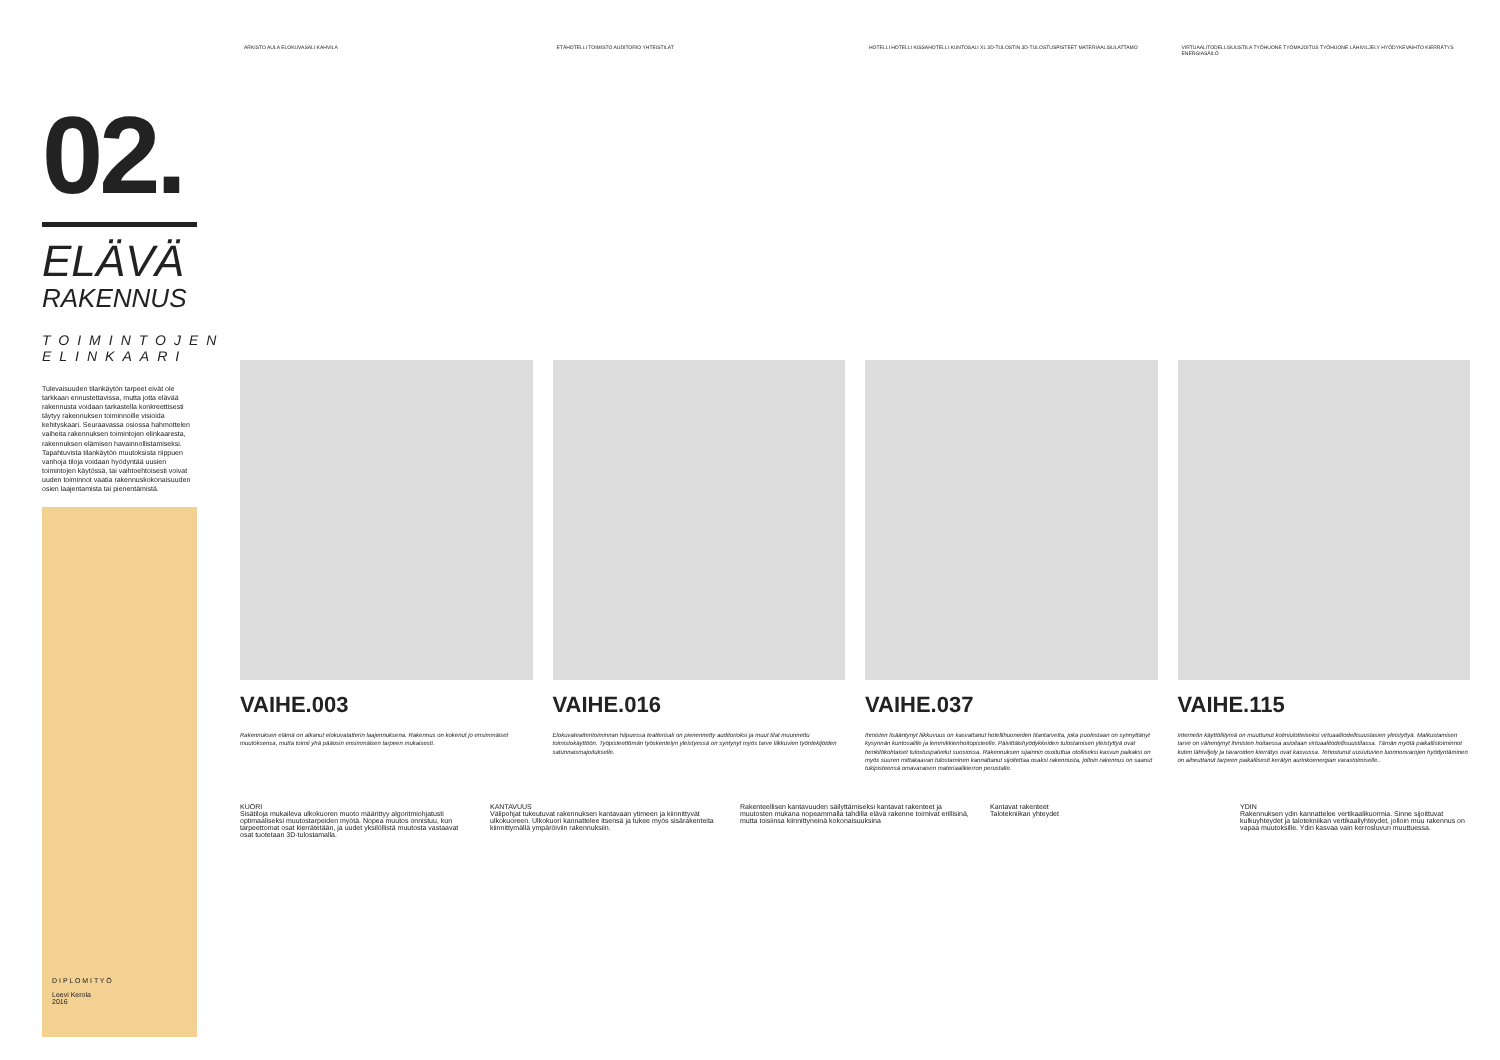02.
ELÄVÄ
RAKENNUS
TOIMINTOJEN ELINKAARI
Tulevaisuuden tilankäytön tarpeet eivät ole tarkkaan ennustettavissa, mutta jotta elävää rakennusta voidaan tarkastella konkreettisesti täytyy rakennuksen toiminnoille visioida kehityskaari. Seuraavassa osiossa hahmottelen vaiheita rakennuksen toimintojen elinkaaresta, rakennuksen elämisen havainnollistamiseksi. Tapahtuvista tilankäytön muutoksista riippuen vanhoja tiloja voidaan hyödyntää uusien toimintojen käytössä, tai vaihtoehtoisesti voivat uuden toiminnot vaatia rakennuskokonaisuuden osien laajentamista tai pienentämistä.
D I P L O M I T Y Ö
Leevi Kerola
2016
ARKISTO AULA ELOKUVASALI KAHVILA
ETÄHOTELLI TOIMISTO AUDITORIO YHTEISTILAT
HOTELLI HOTELLI KISSAHOTELLI KUNTOSALI XL 3D-TULOSTIN 3D-TULOSTUSPISTEET MATERIAALISULATTAMO
VIRTUAALITODELLISUUSTILA TYÖHUONE TYÖMAJOITUS TYÖHUONE LÄHIVILJELY HYÖDYKEVAIHTO KIERRÄTYS ENERGIASÄILÖ
VAIHE.003
Rakennuksen elämä on alkanut elokuvatatterin laajennuksena. Rakennus on kokenut jo ensimmäiset muutoksensa, mutta toimii yhä pääosin ensimmäisen tarpeen mukaisesti.
VAIHE.016
Elokuvateatteritoiminnan hiipuessa teatterisali on pienennetty auditorioksi ja muut tilat muunnettu toimistokäyttöön. Työpisteettömän työskentelyn yleistyessä on syntynyt myös tarve liikkuvien työntekijöiden satunnaismajoitukselle.
VAIHE.037
Ihmisten lisääntynyt liikkuvuus on kasvattanut hotellihuoneiden tilantarvetta, joka puolestaan on synnyttänyt kysynnän kuntosalille ja lemmikkienhoitopisteelle. Päivittäishyödykkeiden tulostamisen yleistyttyä ovat henkilökohtaiset tulostuspalvelut suosiossa. Rakennuksen sijainnin osoituttua otolliseksi kasvun paikaksi on myös suuren mittakaavan tulostaminen kannattanut sijoitettaa osaksi rakennusta, jolloin rakennus on saanut tukipisteensä omavaraisen materiaalikierron perustalle.
VAIHE.115
Internetin käyttöliitymä on muuttunut kolmiulotteiseksi virtuaalitodellisuuslasien yleistyttyä. Matkustamisen tarve on vähentynyt ihmisten hoitaessa asioitaan virtuaalitodellisuustilassa. Tämän myötä paikallistoiminnot kuten lähiviljely ja tavaroiden kierrätys ovat kasvussa. Tehostunut uusiutuvien luonnonvarojen hyödyntäminen on aiheuttanut tarpeen paikallisesti kerätyn aurinkoenergian varastoimiselle..
KUORI
Sisätiloja mukaileva ulkokuoren muoto määrittyy algoritmiohjatusti optimaaliseksi muutostarpeiden myötä. Nopea muutos onnistuu, kun tarpeettomat osat kierrätetään, ja uudet yksilöllistä muutosta vastaavat osat tuotetaan 3D-tulostamalla.
KANTAVUUS
Välipohjat tukeutuvat rakennuksen kantavaan ytimeen ja kiinnittyvät ulkokuoreen. Ulkokuori kannattelee itsensä ja tukee myös sisärakenteita kiinnittymällä ympäröiviin rakennuksiin.
Rakenteellisen kantavuuden säilyttämiseksi kantavat rakenteet ja muutosten mukana nopeammalla tahdilla elävä rakenne toimivat erillisinä, mutta toisiinsa kiinnittyneinä kokonaisuuksina
Kantavat rakenteet
Talotekniikan yhteydet
YDIN
Rakennuksen ydin kannattelee vertikaalikuormia. Sinne sijoittuvat kulkuyhteydet ja talotekniikan vertikaaliyhteydet, jolloin muu rakennus on vapaa muutoksille. Ydin kasvaa vain kerrosluvun muuttuessa.